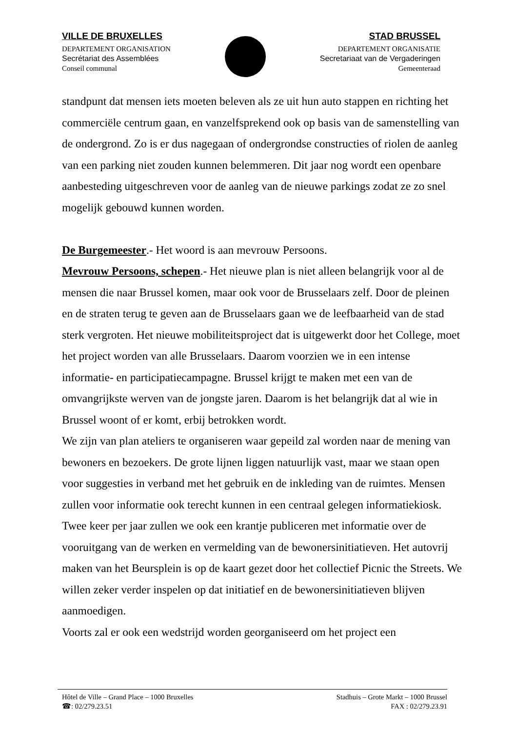VILLE DE BRUXELLES
DEPARTEMENT ORGANISATION
Secrétariat des Assemblées
Conseil communal
STAD BRUSSEL
DEPARTEMENT ORGANISATIE
Secretariaat van de Vergaderingen
Gemeenteraad
standpunt dat mensen iets moeten beleven als ze uit hun auto stappen en richting het commerciële centrum gaan, en vanzelfsprekend ook op basis van de samenstelling van de ondergrond. Zo is er dus nagegaan of ondergrondse constructies of riolen de aanleg van een parking niet zouden kunnen belemmeren. Dit jaar nog wordt een openbare aanbesteding uitgeschreven voor de aanleg van de nieuwe parkings zodat ze zo snel mogelijk gebouwd kunnen worden.
De Burgemeester.- Het woord is aan mevrouw Persoons.
Mevrouw Persoons, schepen.- Het nieuwe plan is niet alleen belangrijk voor al de mensen die naar Brussel komen, maar ook voor de Brusselaars zelf. Door de pleinen en de straten terug te geven aan de Brusselaars gaan we de leefbaarheid van de stad sterk vergroten. Het nieuwe mobiliteitsproject dat is uitgewerkt door het College, moet het project worden van alle Brusselaars. Daarom voorzien we in een intense informatie- en participatiecampagne. Brussel krijgt te maken met een van de omvangrijkste werven van de jongste jaren. Daarom is het belangrijk dat al wie in Brussel woont of er komt, erbij betrokken wordt.
We zijn van plan ateliers te organiseren waar gepeild zal worden naar de mening van bewoners en bezoekers. De grote lijnen liggen natuurlijk vast, maar we staan open voor suggesties in verband met het gebruik en de inkleding van de ruimtes. Mensen zullen voor informatie ook terecht kunnen in een centraal gelegen informatiekiosk. Twee keer per jaar zullen we ook een krantje publiceren met informatie over de vooruitgang van de werken en vermelding van de bewonersinitiatieven. Het autovrij maken van het Beursplein is op de kaart gezet door het collectief Picnic the Streets. We willen zeker verder inspelen op dat initiatief en de bewonersinitiatieven blijven aanmoedigen.
Voorts zal er ook een wedstrijd worden georganiseerd om het project een
Hôtel de Ville – Grand Place – 1000 Bruxelles Stadhuis – Grote Markt – 1000 Brussel
☎: 02/279.23.51 FAX : 02/279.23.91